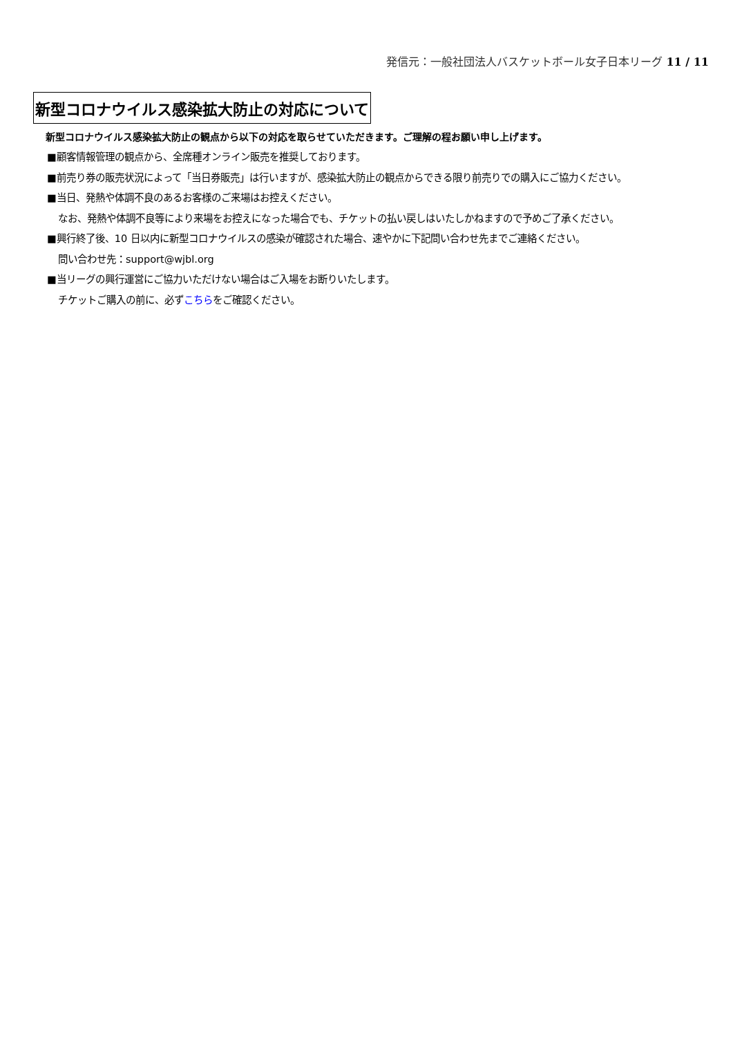発信元：一般社団法人バスケットボール女子日本リーグ 11 / 11
新型コロナウイルス感染拡大防止の対応について
新型コロナウイルス感染拡大防止の観点から以下の対応を取らせていただきます。ご理解の程お願い申し上げます。
■顧客情報管理の観点から、全席種オンライン販売を推奨しております。
■前売り券の販売状況によって「当日券販売」は行いますが、感染拡大防止の観点からできる限り前売りでの購入にご協力ください。
■当日、発熱や体調不良のあるお客様のご来場はお控えください。
なお、発熱や体調不良等により来場をお控えになった場合でも、チケットの払い戻しはいたしかねますので予めご了承ください。
■興行終了後、10 日以内に新型コロナウイルスの感染が確認された場合、速やかに下記問い合わせ先までご連絡ください。
問い合わせ先：support@wjbl.org
■当リーグの興行運営にご協力いただけない場合はご入場をお断りいたします。
チケットご購入の前に、必ずこちらをご確認ください。